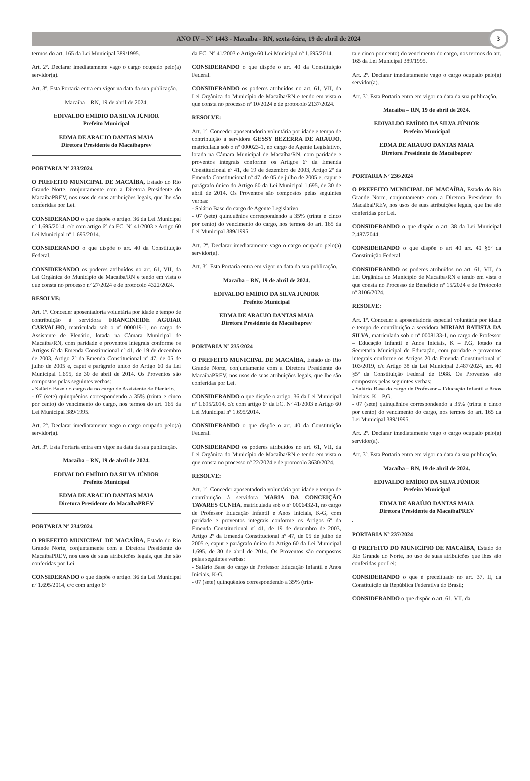ANO IV – N° 1443 - Macaíba - RN, sexta-feira, 19 de abril de 2024
3
termos do art. 165 da Lei Municipal 389/1995.
Art. 2º. Declarar imediatamente vago o cargo ocupado pelo(a) servidor(a).
Art. 3º. Esta Portaria entra em vigor na data da sua publicação.
Macaíba – RN, 19 de abril de 2024.
EDIVALDO EMÍDIO DA SILVA JÚNIOR
Prefeito Municipal
EDMA DE ARAUJO DANTAS MAIA
Diretora Presidente do Macaíbaprev
PORTARIA Nº 233/2024
O PREFEITO MUNICIPAL DE MACAÍBA, Estado do Rio Grande Norte, conjuntamente com a Diretora Presidente do MacaíbaPREV, nos usos de suas atribuições legais, que lhe são conferidas por Lei.
CONSIDERANDO o que dispõe o artigo. 36 da Lei Municipal nº 1.695/2014, c/c com artigo 6º da EC. Nº 41/2003 e Artigo 60 Lei Municipal nº 1.695/2014.
CONSIDERANDO o que dispõe o art. 40 da Constituição Federal.
CONSIDERANDO os poderes atribuídos no art. 61, VII, da Lei Orgânica do Município de Macaíba/RN e tendo em vista o que consta no processo nº 27/2024 e de protocolo 4322/2024.
RESOLVE:
Art. 1º. Conceder aposentadoria voluntária por idade e tempo de contribuição à servidora FRANCINEIDE AGUIAR CARVALHO, matriculada sob o nº 000019-1, no cargo de Assistente de Plenário, lotada na Câmara Municipal de Macaíba/RN, com paridade e proventos integrais conforme os Artigos 6º da Emenda Constitucional nº 41, de 19 de dezembro de 2003, Artigo 2º da Emenda Constitucional nº 47, de 05 de julho de 2005 e, caput e parágrafo único do Artigo 60 da Lei Municipal 1.695, de 30 de abril de 2014. Os Proventos são compostos pelas seguintes verbas:
- Salário Base do cargo de no cargo de Assistente de Plenário.
- 07 (sete) quinquênios correspondendo a 35% (trinta e cinco por cento) do vencimento do cargo, nos termos do art. 165 da Lei Municipal 389/1995.
Art. 2º. Declarar imediatamente vago o cargo ocupado pelo(a) servidor(a).
Art. 3º. Esta Portaria entra em vigor na data da sua publicação.
Macaíba – RN, 19 de abril de 2024.
EDIVALDO EMÍDIO DA SILVA JÚNIOR
Prefeito Municipal
EDMA DE ARAUJO DANTAS MAIA
Diretora Presidente do MacaíbaPREV
PORTARIA Nº 234/2024
O PREFEITO MUNICIPAL DE MACAÍBA, Estado do Rio Grande Norte, conjuntamente com a Diretora Presidente do MacaíbaPREV, nos usos de suas atribuições legais, que lhe são conferidas por Lei.
CONSIDERANDO o que dispõe o artigo. 36 da Lei Municipal nº 1.695/2014, c/c com artigo 6º
da EC. Nº 41/2003 e Artigo 60 Lei Municipal nº 1.695/2014.
CONSIDERANDO o que dispõe o art. 40 da Constituição Federal.
CONSIDERANDO os poderes atribuídos no art. 61, VII, da Lei Orgânica do Município de Macaíba/RN e tendo em vista o que consta no processo nº 10/2024 e de protocolo 2137/2024.
RESOLVE:
Art. 1º. Conceder aposentadoria voluntária por idade e tempo de contribuição à servidora GESSY BEZERRA DE ARAUJO, matriculada sob o nº 000023-1, no cargo de Agente Legislativo, lotada na Câmara Municipal de Macaíba/RN, com paridade e proventos integrais conforme os Artigos 6º da Emenda Constitucional nº 41, de 19 de dezembro de 2003, Artigo 2º da Emenda Constitucional nº 47, de 05 de julho de 2005 e, caput e parágrafo único do Artigo 60 da Lei Municipal 1.695, de 30 de abril de 2014. Os Proventos são compostos pelas seguintes verbas:
- Salário Base do cargo de Agente Legislativo.
- 07 (sete) quinquênios correspondendo a 35% (trinta e cinco por cento) do vencimento do cargo, nos termos do art. 165 da Lei Municipal 389/1995.
Art. 2º. Declarar imediatamente vago o cargo ocupado pelo(a) servidor(a).
Art. 3º. Esta Portaria entra em vigor na data da sua publicação.
Macaíba – RN, 19 de abril de 2024.
EDIVALDO EMÍDIO DA SILVA JÚNIOR
Prefeito Municipal
EDMA DE ARAUJO DANTAS MAIA
Diretora Presidente do Macaíbaprev
PORTARIA Nº 235/2024
O PREFEITO MUNICIPAL DE MACAÍBA, Estado do Rio Grande Norte, conjuntamente com a Diretora Presidente do MacaíbaPREV, nos usos de suas atribuições legais, que lhe são conferidas por Lei.
CONSIDERANDO o que dispõe o artigo. 36 da Lei Municipal nº 1.695/2014, c/c com artigo 6º da EC. Nº 41/2003 e Artigo 60 Lei Municipal nº 1.695/2014.
CONSIDERANDO o que dispõe o art. 40 da Constituição Federal.
CONSIDERANDO os poderes atribuídos no art. 61, VII, da Lei Orgânica do Município de Macaíba/RN e tendo em vista o que consta no processo nº 22/2024 e de protocolo 3630/2024.
RESOLVE:
Art. 1º. Conceder aposentadoria voluntária por idade e tempo de contribuição à servidora MARIA DA CONCEIÇÃO TAVARES CUNHA, matriculada sob o nº 0006432-1, no cargo de Professor Educação Infantil e Anos Iniciais, K-G, com paridade e proventos integrais conforme os Artigos 6º da Emenda Constitucional nº 41, de 19 de dezembro de 2003, Artigo 2º da Emenda Constitucional nº 47, de 05 de julho de 2005 e, caput e parágrafo único do Artigo 60 da Lei Municipal 1.695, de 30 de abril de 2014. Os Proventos são compostos pelas seguintes verbas:
- Salário Base do cargo de Professor Educação Infantil e Anos Iniciais, K-G.
- 07 (sete) quinquênios correspondendo a 35% (trin-
ta e cinco por cento) do vencimento do cargo, nos termos do art. 165 da Lei Municipal 389/1995.
Art. 2º. Declarar imediatamente vago o cargo ocupado pelo(a) servidor(a).
Art. 3º. Esta Portaria entra em vigor na data da sua publicação.
Macaíba – RN, 19 de abril de 2024.
EDIVALDO EMÍDIO DA SILVA JÚNIOR
Prefeito Municipal
EDMA DE ARAUJO DANTAS MAIA
Diretora Presidente do Macaíbaprev
PORTARIA Nº 236/2024
O PREFEITO MUNICIPAL DE MACAÍBA, Estado do Rio Grande Norte, conjuntamente com a Diretora Presidente do MacaíbaPREV, nos usos de suas atribuições legais, que lhe são conferidas por Lei.
CONSIDERANDO o que dispõe o art. 38 da Lei Municipal 2.487/2044.
CONSIDERANDO o que dispõe o art 40 art. 40 §5º da Constituição Federal.
CONSIDERANDO os poderes atribuídos no art. 61, VII, da Lei Orgânica do Município de Macaíba/RN e tendo em vista o que consta no Processo de Benefício nº 15/2024 e de Protocolo nº 3106/2024.
RESOLVE:
Art. 1º. Conceder a aposentadoria especial voluntária por idade e tempo de contribuição a servidora MIRIAM BATISTA DA SILVA, matriculada sob o nº 0008133-1, no cargo de Professor – Educação Infantil e Anos Iniciais, K – P.G, lotado na Secretaria Municipal de Educação, com paridade e proventos integrais conforme os Artigos 20 da Emenda Constitucional nº 103/2019, c/c Artigo 38 da Lei Municipal 2.487/2024, art. 40 §5º da Constituição Federal de 1988. Os Proventos são compostos pelas seguintes verbas:
- Salário Base do cargo de Professor – Educação Infantil e Anos Iniciais, K – P.G,
- 07 (sete) quinquênios correspondendo a 35% (trinta e cinco por cento) do vencimento do cargo, nos termos do art. 165 da Lei Municipal 389/1995.
Art. 2º. Declarar imediatamente vago o cargo ocupado pelo(a) servidor(a).
Art. 3º. Esta Portaria entra em vigor na data da sua publicação.
Macaíba – RN, 19 de abril de 2024.
EDIVALDO EMÍDIO DA SILVA JÚNIOR
Prefeito Municipal
EDMA DE ARAÚJO DANTAS MAIA
Diretora Presidente do MacaíbaPREV
PORTARIA Nº 237/2024
O PREFEITO DO MUNICÍPIO DE MACAÍBA, Estado do Rio Grande do Norte, no uso de suas atribuições que lhes são conferidas por Lei:
CONSIDERANDO o que é preceituado no art. 37, II, da Constituição da República Federativa do Brasil;
CONSIDERANDO o que dispõe o art. 61, VII, da